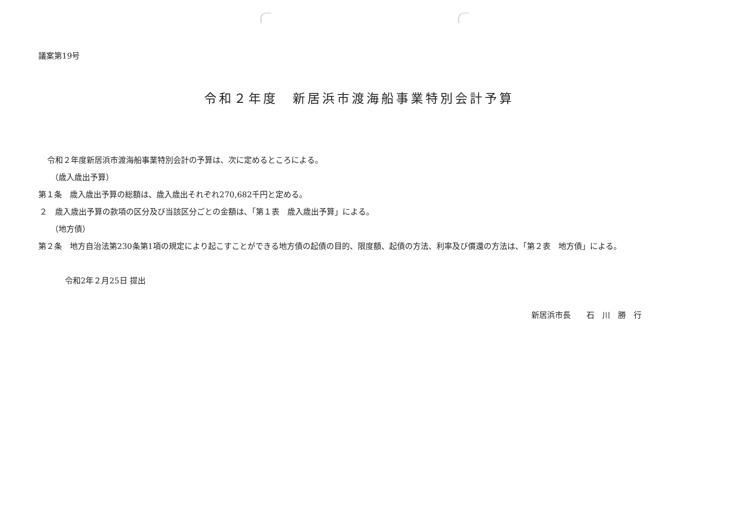議案第19号
令和２年度　新居浜市渡海船事業特別会計予算
令和２年度新居浜市渡海船事業特別会計の予算は、次に定めるところによる。
（歳入歳出予算）
第１条　歳入歳出予算の総額は、歳入歳出それぞれ270,682千円と定める。
２　歳入歳出予算の款項の区分及び当該区分ごとの金額は、「第１表　歳入歳出予算」による。
（地方債）
第２条　地方自治法第230条第1項の規定により起こすことができる地方債の起債の目的、限度額、起債の方法、利率及び償還の方法は、「第２表　地方債」による。
令和2年２月25日 提出
新居浜市長　　石　川　勝　行